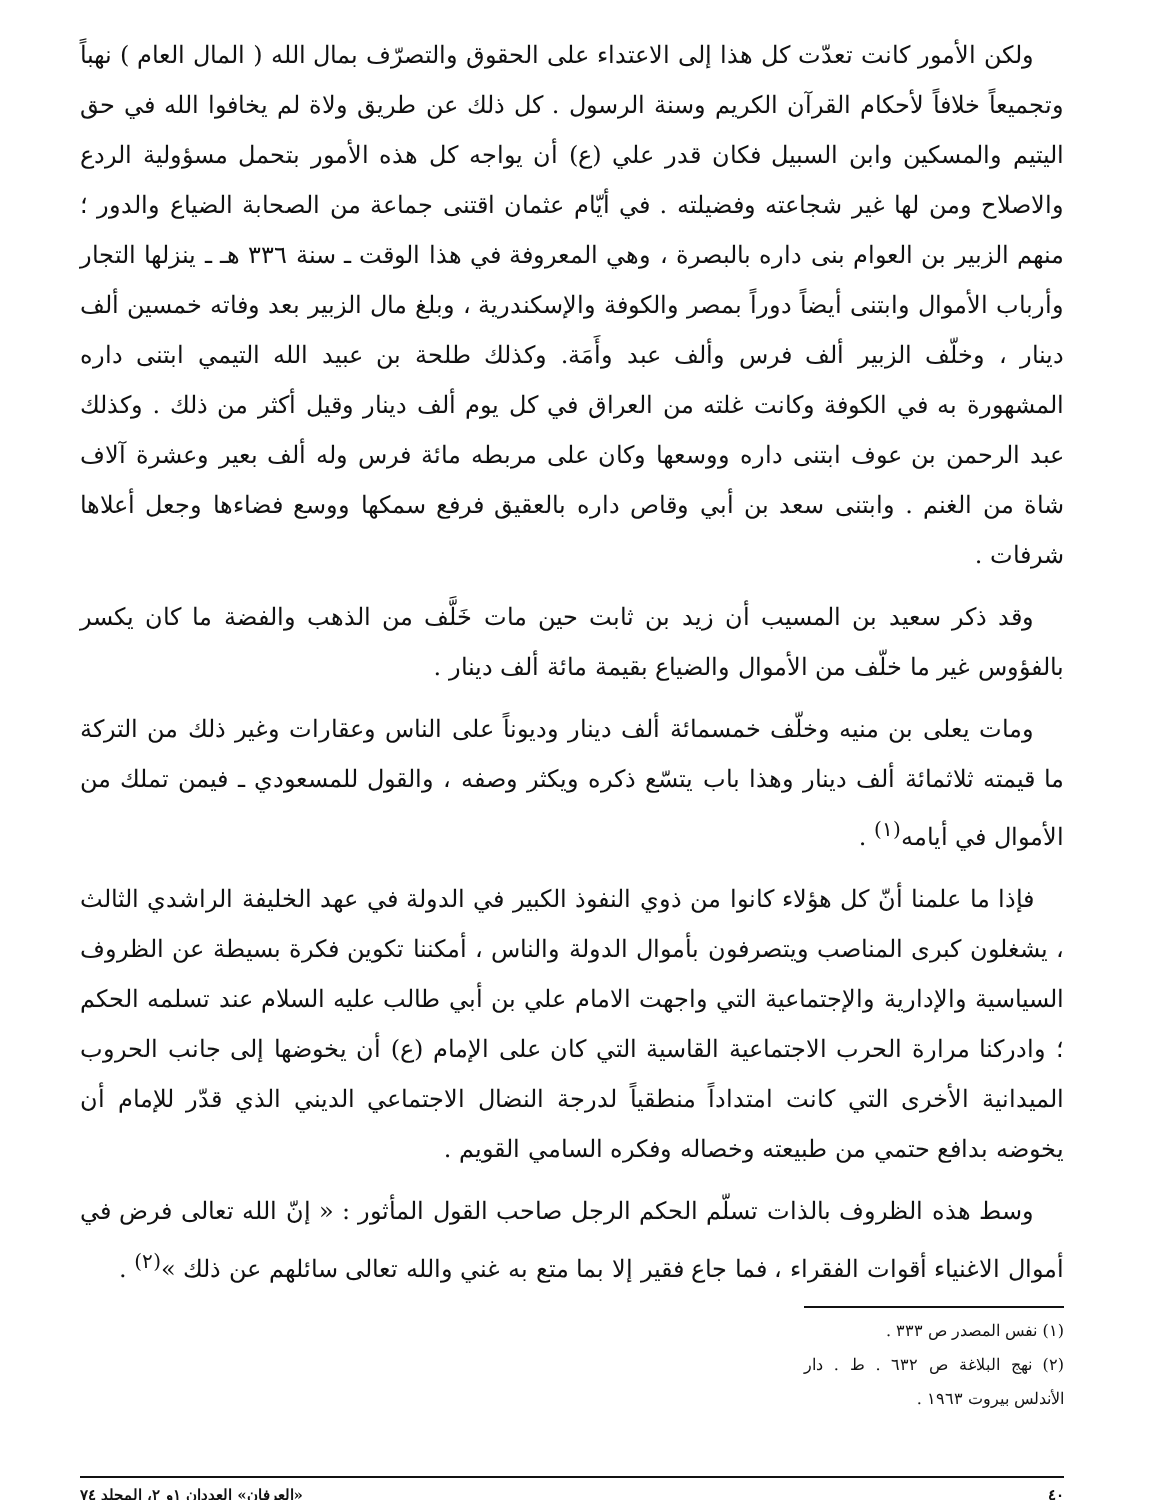ولكن الأمور كانت تعدّت كل هذا إلى الاعتداء على الحقوق والتصرّف بمال الله ( المال العام ) نهباً وتجميعاً خلافاً لأحكام القرآن الكريم وسنة الرسول . كل ذلك عن طريق ولاة لم يخافوا الله في حق اليتيم والمسكين وابن السبيل فكان قدر علي (ع) أن يواجه كل هذه الأمور بتحمل مسؤولية الردع والاصلاح ومن لها غير شجاعته وفضيلته . في أيّام عثمان اقتنى جماعة من الصحابة الضياع والدور ؛ منهم الزبير بن العوام بنى داره بالبصرة ، وهي المعروفة في هذا الوقت ـ سنة ٣٣٦ هـ ـ ينزلها التجار وأرباب الأموال وابتنى أيضاً دوراً بمصر والكوفة والإسكندرية ، وبلغ مال الزبير بعد وفاته خمسين ألف دينار ، وخلّف الزبير ألف فرس وألف عبد وأَمَة. وكذلك طلحة بن عبيد الله التيمي ابتنى داره المشهورة به في الكوفة وكانت غلته من العراق في كل يوم ألف دينار وقيل أكثر من ذلك . وكذلك عبد الرحمن بن عوف ابتنى داره ووسعها وكان على مربطه مائة فرس وله ألف بعير وعشرة آلاف شاة من الغنم . وابتنى سعد بن أبي وقاص داره بالعقيق فرفع سمكها ووسع فضاءها وجعل أعلاها شرفات .
وقد ذكر سعيد بن المسيب أن زيد بن ثابت حين مات خَلَّف من الذهب والفضة ما كان يكسر بالفؤوس غير ما خلّف من الأموال والضياع بقيمة مائة ألف دينار .
ومات يعلى بن منيه وخلّف خمسمائة ألف دينار وديوناً على الناس وعقارات وغير ذلك من التركة ما قيمته ثلاثمائة ألف دينار وهذا باب يتسّع ذكره ويكثر وصفه ، والقول للمسعودي ـ فيمن تملك من الأموال في أيامه<sup>(١)</sup> .
فإذا ما علمنا أنّ كل هؤلاء كانوا من ذوي النفوذ الكبير في الدولة في عهد الخليفة الراشدي الثالث ، يشغلون كبرى المناصب ويتصرفون بأموال الدولة والناس ، أمكننا تكوين فكرة بسيطة عن الظروف السياسية والإدارية والإجتماعية التي واجهت الامام علي بن أبي طالب عليه السلام عند تسلمه الحكم ؛ وادركنا مرارة الحرب الاجتماعية القاسية التي كان على الإمام (ع) أن يخوضها إلى جانب الحروب الميدانية الأخرى التي كانت امتداداً منطقياً لدرجة النضال الاجتماعي الديني الذي قدّر للإمام أن يخوضه بدافع حتمي من طبيعته وخصاله وفكره السامي القويم .
وسط هذه الظروف بالذات تسلّم الحكم الرجل صاحب القول المأثور : « إنّ الله تعالى فرض في أموال الاغنياء أقوات الفقراء ، فما جاع فقير إلا بما متع به غني والله تعالى سائلهم عن ذلك »<sup>(٢)</sup> .
(١) نفس المصدر ص ٣٣٣ .
(٢) نهج البلاغة ص ٦٣٢ . ط . دار الأندلس بيروت ١٩٦٣ .
٤٠ «العرفان» العددان ١و ٢، المجلد ٧٤